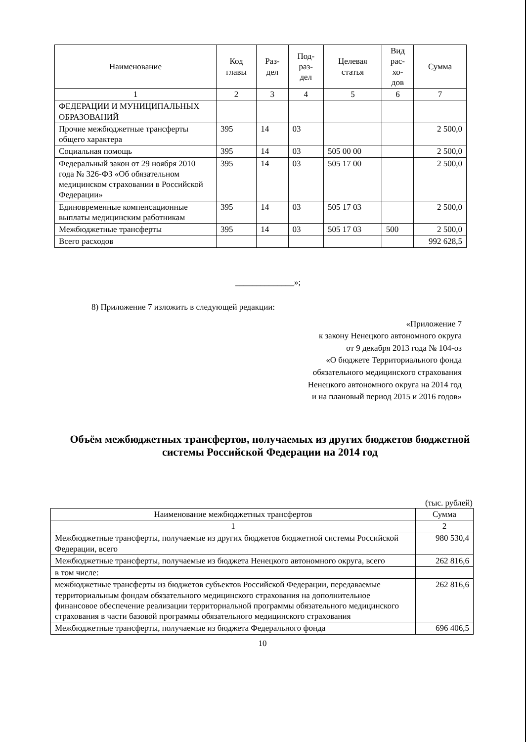| Наименование | Код главы | Раз- дел | Под- раз- дел | Целевая статья | Вид рас- хо- дов | Сумма |
| --- | --- | --- | --- | --- | --- | --- |
| 1 | 2 | 3 | 4 | 5 | 6 | 7 |
| ФЕДЕРАЦИИ И МУНИЦИПАЛЬНЫХ ОБРАЗОВАНИЙ | | | | | | |
| Прочие межбюджетные трансферты общего характера | 395 | 14 | 03 | | | 2 500,0 |
| Социальная помощь | 395 | 14 | 03 | 505 00 00 | | 2 500,0 |
| Федеральный закон от 29 ноября 2010 года № 326-ФЗ «Об обязательном медицинском страховании в Российской Федерации» | 395 | 14 | 03 | 505 17 00 | | 2 500,0 |
| Единовременные компенсационные выплаты медицинским работникам | 395 | 14 | 03 | 505 17 03 | | 2 500,0 |
| Межбюджетные трансферты | 395 | 14 | 03 | 505 17 03 | 500 | 2 500,0 |
| Всего расходов | | | | | | 992 628,5 |
______________»;
8) Приложение 7 изложить в следующей редакции:
«Приложение 7
к закону Ненецкого автономного округа
от 9 декабря 2013 года № 104-оз
«О бюджете Территориального фонда
обязательного медицинского страхования
Ненецкого автономного округа на 2014 год
и на плановый период 2015 и 2016 годов»
Объём межбюджетных трансфертов, получаемых из других бюджетов бюджетной системы Российской Федерации на 2014 год
(тыс. рублей)
| Наименование межбюджетных трансфертов | Сумма |
| --- | --- |
| 1 | 2 |
| Межбюджетные трансферты, получаемые из других бюджетов бюджетной системы Российской Федерации, всего | 980 530,4 |
| Межбюджетные трансферты, получаемые из бюджета Ненецкого автономного округа, всего | 262 816,6 |
| в том числе: | |
| межбюджетные трансферты из бюджетов субъектов Российской Федерации, передаваемые территориальным фондам обязательного медицинского страхования на дополнительное финансовое обеспечение реализации территориальной программы обязательного медицинского страхования в части базовой программы обязательного медицинского страхования | 262 816,6 |
| Межбюджетные трансферты, получаемые из бюджета Федерального фонда | 696 406,5 |
10